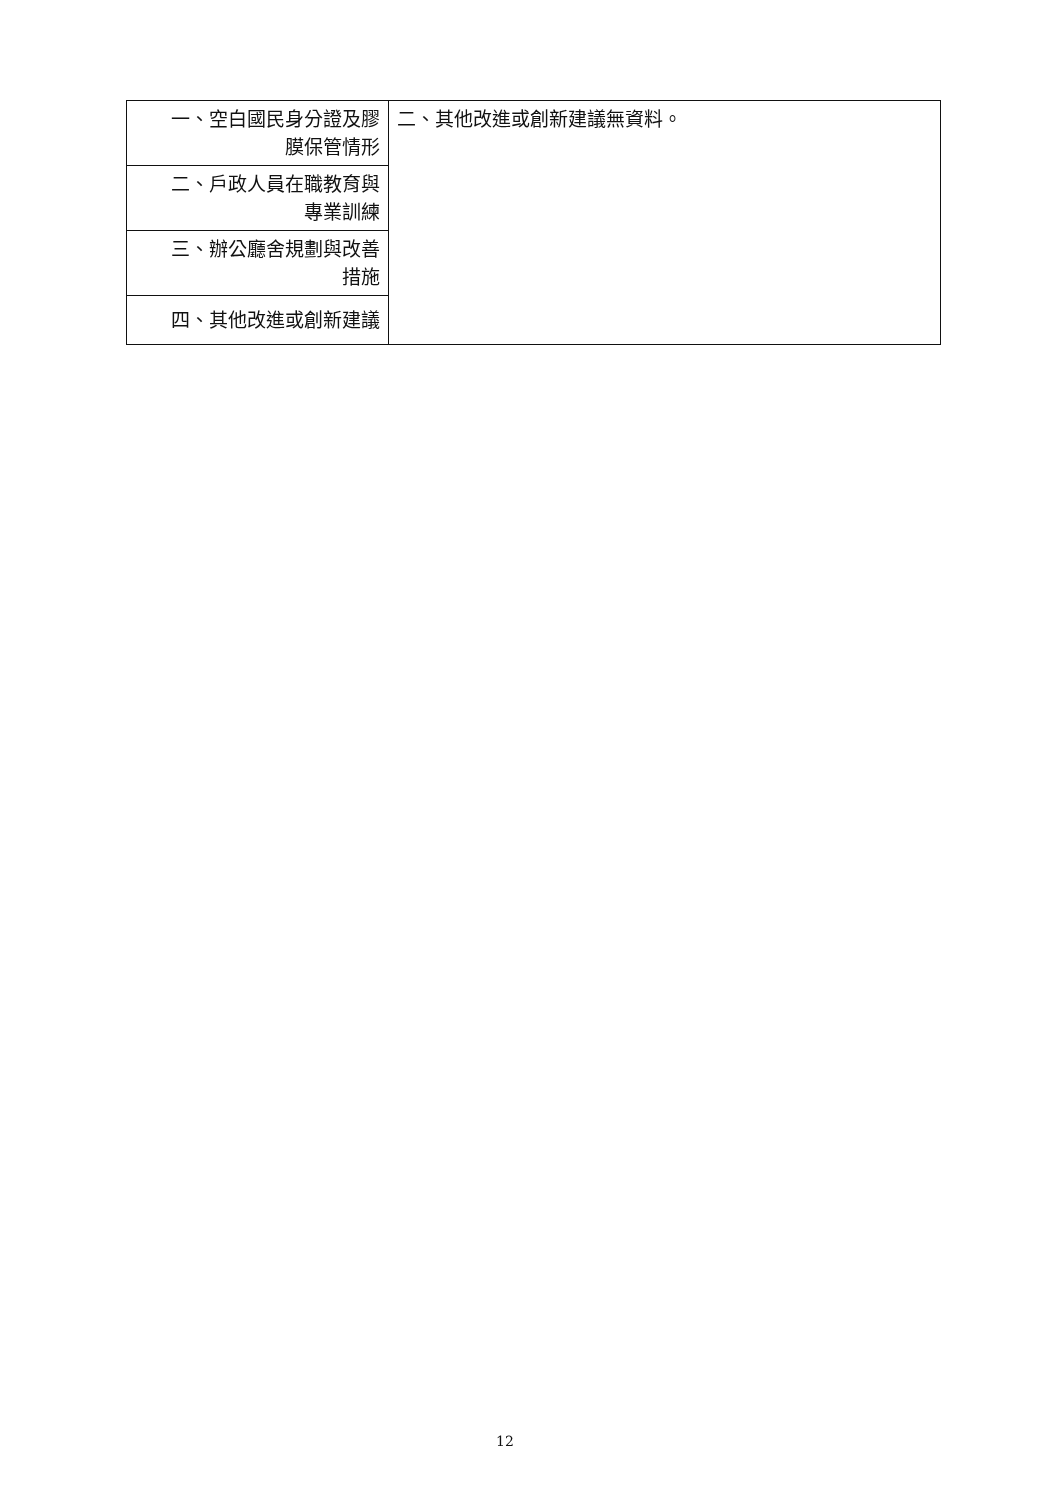| 一、空白國民身分證及膠 膜保管情形 | 二、其他改進或創新建議無資料。 |
| 二、戶政人員在職教育與 專業訓練 | |
| 三、辦公廳舍規劃與改善 措施 | |
| 四、其他改進或創新建議 | |
12